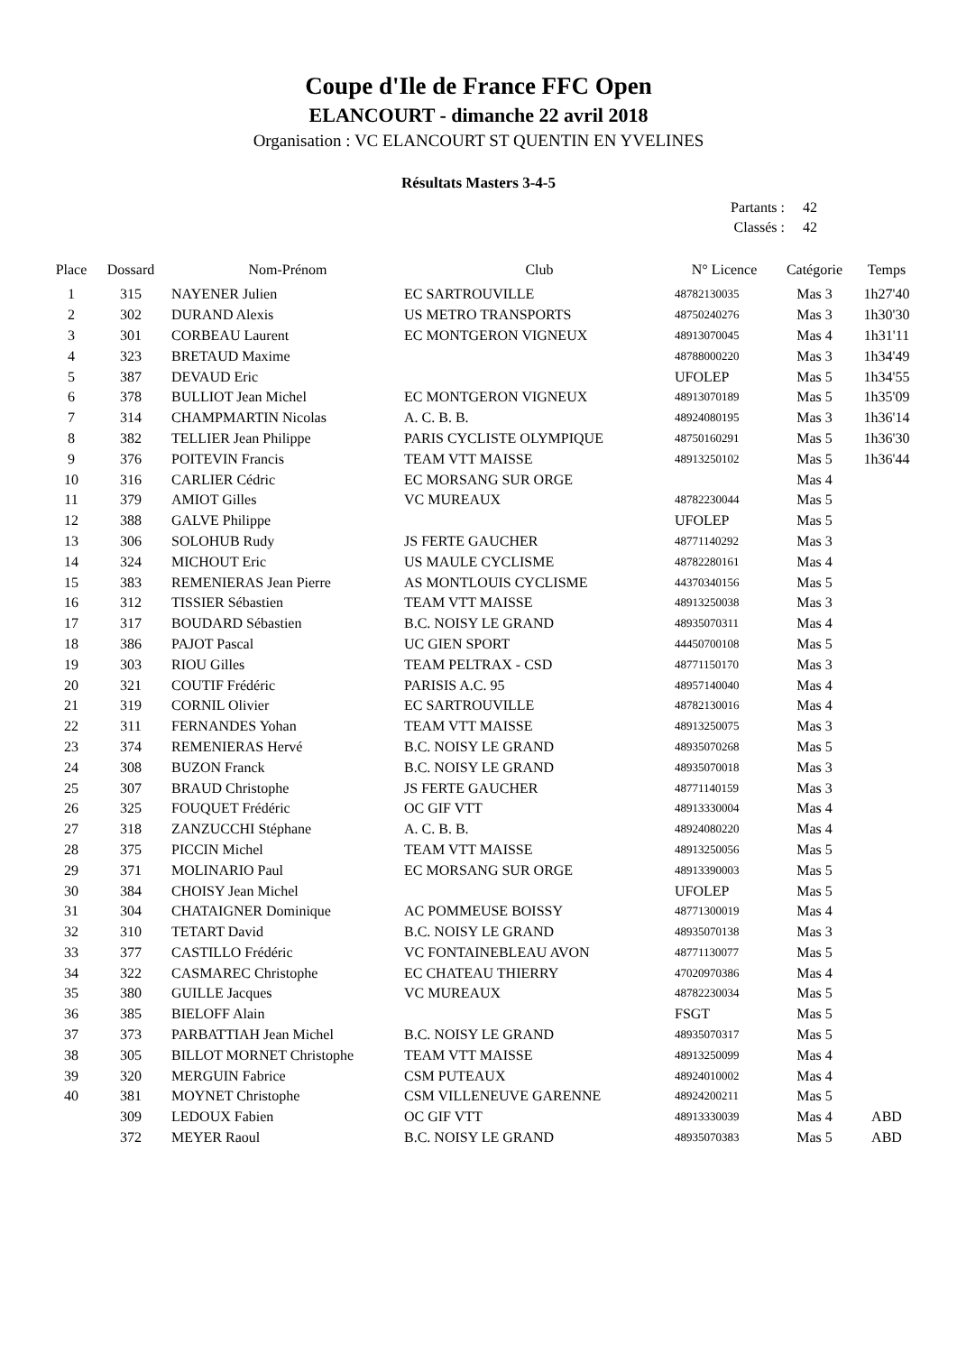Coupe d'Ile de France FFC Open
ELANCOURT - dimanche 22 avril 2018
Organisation : VC ELANCOURT ST QUENTIN EN YVELINES
Résultats Masters 3-4-5
Partants : 42
Classés : 42
| Place | Dossard | Nom-Prénom | Club | N° Licence | Catégorie | Temps |
| --- | --- | --- | --- | --- | --- | --- |
| 1 | 315 | NAYENER Julien | EC SARTROUVILLE | 48782130035 | Mas 3 | 1h27'40 |
| 2 | 302 | DURAND Alexis | US METRO TRANSPORTS | 48750240276 | Mas 3 | 1h30'30 |
| 3 | 301 | CORBEAU Laurent | EC MONTGERON VIGNEUX | 48913070045 | Mas 4 | 1h31'11 |
| 4 | 323 | BRETAUD Maxime | | 48788000220 | Mas 3 | 1h34'49 |
| 5 | 387 | DEVAUD Eric | | UFOLEP | Mas 5 | 1h34'55 |
| 6 | 378 | BULLIOT Jean Michel | EC MONTGERON VIGNEUX | 48913070189 | Mas 5 | 1h35'09 |
| 7 | 314 | CHAMPMARTIN Nicolas | A. C. B. B. | 48924080195 | Mas 3 | 1h36'14 |
| 8 | 382 | TELLIER Jean Philippe | PARIS CYCLISTE OLYMPIQUE | 48750160291 | Mas 5 | 1h36'30 |
| 9 | 376 | POITEVIN Francis | TEAM VTT MAISSE | 48913250102 | Mas 5 | 1h36'44 |
| 10 | 316 | CARLIER Cédric | EC MORSANG SUR ORGE | | Mas 4 | |
| 11 | 379 | AMIOT Gilles | VC MUREAUX | 48782230044 | Mas 5 | |
| 12 | 388 | GALVE Philippe | | UFOLEP | Mas 5 | |
| 13 | 306 | SOLOHUB Rudy | JS FERTE GAUCHER | 48771140292 | Mas 3 | |
| 14 | 324 | MICHOUT Eric | US MAULE CYCLISME | 48782280161 | Mas 4 | |
| 15 | 383 | REMENIERAS Jean Pierre | AS MONTLOUIS CYCLISME | 44370340156 | Mas 5 | |
| 16 | 312 | TISSIER Sébastien | TEAM VTT MAISSE | 48913250038 | Mas 3 | |
| 17 | 317 | BOUDARD Sébastien | B.C. NOISY LE GRAND | 48935070311 | Mas 4 | |
| 18 | 386 | PAJOT Pascal | UC GIEN SPORT | 44450700108 | Mas 5 | |
| 19 | 303 | RIOU Gilles | TEAM PELTRAX - CSD | 48771150170 | Mas 3 | |
| 20 | 321 | COUTIF Frédéric | PARISIS A.C. 95 | 48957140040 | Mas 4 | |
| 21 | 319 | CORNIL Olivier | EC SARTROUVILLE | 48782130016 | Mas 4 | |
| 22 | 311 | FERNANDES Yohan | TEAM VTT MAISSE | 48913250075 | Mas 3 | |
| 23 | 374 | REMENIERAS Hervé | B.C. NOISY LE GRAND | 48935070268 | Mas 5 | |
| 24 | 308 | BUZON Franck | B.C. NOISY LE GRAND | 48935070018 | Mas 3 | |
| 25 | 307 | BRAUD Christophe | JS FERTE GAUCHER | 48771140159 | Mas 3 | |
| 26 | 325 | FOUQUET Frédéric | OC GIF VTT | 48913330004 | Mas 4 | |
| 27 | 318 | ZANZUCCHI Stéphane | A. C. B. B. | 48924080220 | Mas 4 | |
| 28 | 375 | PICCIN Michel | TEAM VTT MAISSE | 48913250056 | Mas 5 | |
| 29 | 371 | MOLINARIO Paul | EC MORSANG SUR ORGE | 48913390003 | Mas 5 | |
| 30 | 384 | CHOISY Jean Michel | | UFOLEP | Mas 5 | |
| 31 | 304 | CHATAIGNER Dominique | AC POMMEUSE BOISSY | 48771300019 | Mas 4 | |
| 32 | 310 | TETART David | B.C. NOISY LE GRAND | 48935070138 | Mas 3 | |
| 33 | 377 | CASTILLO Frédéric | VC FONTAINEBLEAU AVON | 48771130077 | Mas 5 | |
| 34 | 322 | CASMAREC Christophe | EC CHATEAU THIERRY | 47020970386 | Mas 4 | |
| 35 | 380 | GUILLE Jacques | VC MUREAUX | 48782230034 | Mas 5 | |
| 36 | 385 | BIELOFF Alain | | FSGT | Mas 5 | |
| 37 | 373 | PARBATTIAH Jean Michel | B.C. NOISY LE GRAND | 48935070317 | Mas 5 | |
| 38 | 305 | BILLOT MORNET Christophe | TEAM VTT MAISSE | 48913250099 | Mas 4 | |
| 39 | 320 | MERGUIN Fabrice | CSM PUTEAUX | 48924010002 | Mas 4 | |
| 40 | 381 | MOYNET Christophe | CSM VILLENEUVE GARENNE | 48924200211 | Mas 5 | |
| | 309 | LEDOUX Fabien | OC GIF VTT | 48913330039 | Mas 4 | ABD |
| | 372 | MEYER Raoul | B.C. NOISY LE GRAND | 48935070383 | Mas 5 | ABD |